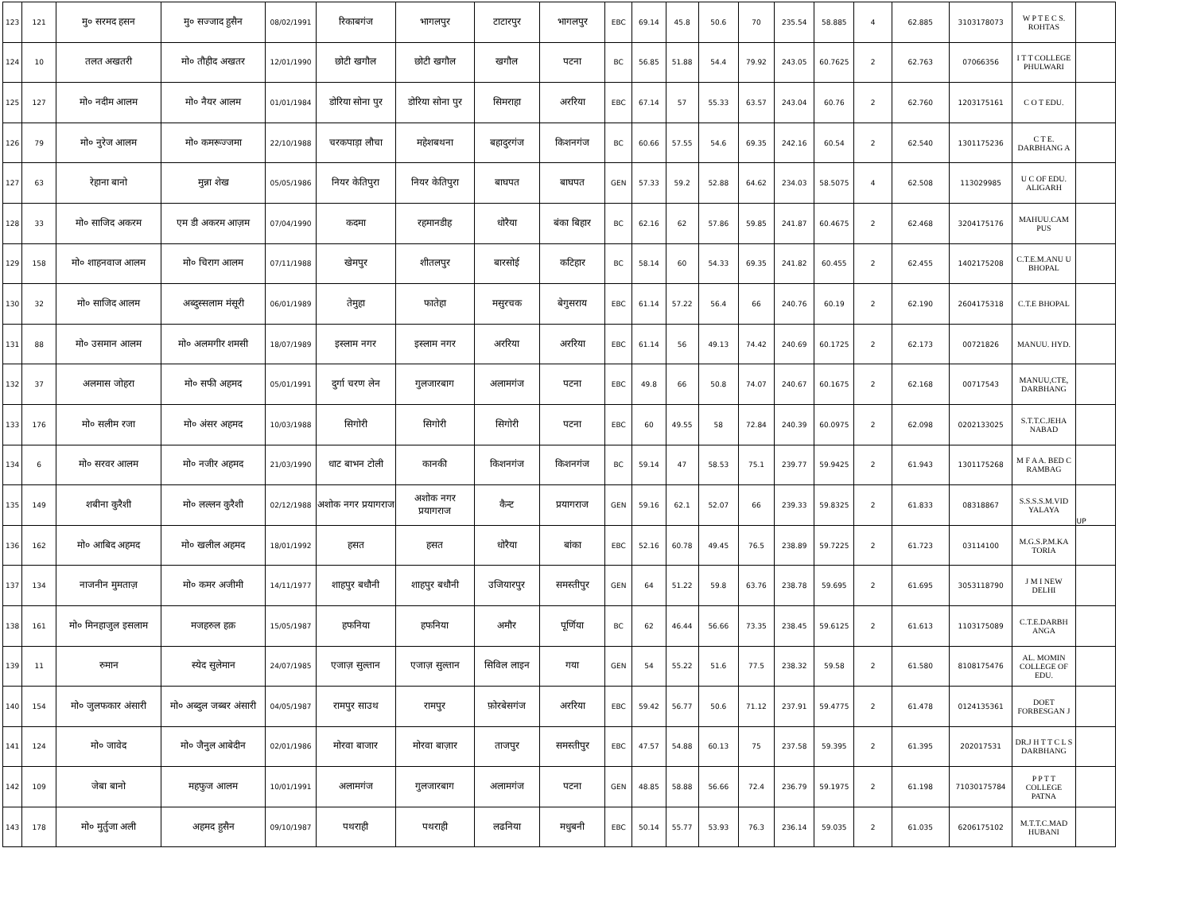| 123 | 121 | मु० सरमद हसन | मु० सज्जाद हुसैन | 08/02/1991 | रिकाबगंज | भागलपुर | टाटारपुर | भागलपुर | EBC | 69.14 | 45.8 | 50.6 | 70 | 235.54 | 58.885 | 4 | 62.885 | 3103178073 | W P T E C S. ROHTAS | |
| 124 | 10 | तलत अखतरी | मो० तौहीद अखतर | 12/01/1990 | छोटी खगौल | छोटी खगौल | खगौल | पटना | BC | 56.85 | 51.88 | 54.4 | 79.92 | 243.05 | 60.7625 | 2 | 62.763 | 07066356 | I T T COLLEGE PHULWARI | |
| 125 | 127 | मो० नदीम आलम | मो० नैयर आलम | 01/01/1984 | डोरिया सोना पुर | डोरिया सोना पुर | सिमराहा | अररिया | EBC | 67.14 | 57 | 55.33 | 63.57 | 243.04 | 60.76 | 2 | 62.760 | 1203175161 | C O T EDU. | |
| 126 | 79 | मो० नुरेज आलम | मो० कमरूज्जमा | 22/10/1988 | चरकपाड़ा लौचा | महेशबथना | बहादुरगंज | किशनगंज | BC | 60.66 | 57.55 | 54.6 | 69.35 | 242.16 | 60.54 | 2 | 62.540 | 1301175236 | C T E. DARBHANG A | |
| 127 | 63 | रेहाना बानो | मुन्ना शेख | 05/05/1986 | नियर केतिपुरा | नियर केतिपुरा | बाघपत | बाघपत | GEN | 57.33 | 59.2 | 52.88 | 64.62 | 234.03 | 58.5075 | 4 | 62.508 | 113029985 | U C OF EDU. ALIGARH | |
| 128 | 33 | मो० साजिद अकरम | एम डी अकरम आज़म | 07/04/1990 | कदमा | रहमानडीह | धोरैया | बंका बिहार | BC | 62.16 | 62 | 57.86 | 59.85 | 241.87 | 60.4675 | 2 | 62.468 | 3204175176 | MAHUU.CAM PUS | |
| 129 | 158 | मो० शाहनवाज आलम | मो० चिराग आलम | 07/11/1988 | खेमपुर | शीतलपुर | बारसोई | कटिहार | BC | 58.14 | 60 | 54.33 | 69.35 | 241.82 | 60.455 | 2 | 62.455 | 1402175208 | C.T.E.M.ANU U BHOPAL | |
| 130 | 32 | मो० साजिद आलम | अब्दुस्सलाम मंसूरी | 06/01/1989 | तेमुहा | फातेहा | मसुरचक | बेगुसराय | EBC | 61.14 | 57.22 | 56.4 | 66 | 240.76 | 60.19 | 2 | 62.190 | 2604175318 | C.T.E BHOPAL | |
| 131 | 88 | मो० उसमान आलम | मो० अलमगीर शमसी | 18/07/1989 | इस्लाम नगर | इस्लाम नगर | अररिया | अररिया | EBC | 61.14 | 56 | 49.13 | 74.42 | 240.69 | 60.1725 | 2 | 62.173 | 00721826 | MANUU. HYD. | |
| 132 | 37 | अलमास जोहरा | मो० सफी अहमद | 05/01/1991 | दुर्गा चरण लेन | गुलजारबाग | अलामगंज | पटना | EBC | 49.8 | 66 | 50.8 | 74.07 | 240.67 | 60.1675 | 2 | 62.168 | 00717543 | MANUU,CTE, DARBHANG | |
| 133 | 176 | मो० सलीम रजा | मो० अंसर अहमद | 10/03/1988 | सिगोरी | सिगोरी | सिगोरी | पटना | EBC | 60 | 49.55 | 58 | 72.84 | 240.39 | 60.0975 | 2 | 62.098 | 0202133025 | S.T.T.C.JEHA NABAD | |
| 134 | 6 | मो० सरवर आलम | मो० नजीर अहमद | 21/03/1990 | धाट बाभन टोली | कानकी | किशनगंज | किशनगंज | BC | 59.14 | 47 | 58.53 | 75.1 | 239.77 | 59.9425 | 2 | 61.943 | 1301175268 | M F A A. BED C RAMBAG | |
| 135 | 149 | शबीना कुरैशी | मो० लल्लन कुरैशी | 02/12/1988 | अशोक नगर प्रयागराज | अशोक नगर प्रयागराज | कैन्ट | प्रयागराज | GEN | 59.16 | 62.1 | 52.07 | 66 | 239.33 | 59.8325 | 2 | 61.833 | 08318867 | S.S.S.S.M.VID YALAYA | UP |
| 136 | 162 | मो० आबिद अहमद | मो० खलील अहमद | 18/01/1992 | हसत | हसत | धोरैया | बांका | EBC | 52.16 | 60.78 | 49.45 | 76.5 | 238.89 | 59.7225 | 2 | 61.723 | 03114100 | M.G.S.P.M.KA TORIA | |
| 137 | 134 | नाजनीन मुमताज़ | मो० कमर अजीमी | 14/11/1977 | शाहपुर बधौनी | शाहपुर बधौनी | उजियारपुर | समस्तीपुर | GEN | 64 | 51.22 | 59.8 | 63.76 | 238.78 | 59.695 | 2 | 61.695 | 3053118790 | J M I NEW DELHI | |
| 138 | 161 | मो० मिनहाजुल इसलाम | मजहरुल हक़ | 15/05/1987 | हफनिया | हफनिया | अमौर | पूर्णिया | BC | 62 | 46.44 | 56.66 | 73.35 | 238.45 | 59.6125 | 2 | 61.613 | 1103175089 | C.T.E.DARBH ANGA | |
| 139 | 11 | रुमान | स्येद सुलेमान | 24/07/1985 | एजाज़ सुल्तान | एजाज़ सुल्तान | सिविल लाइन | गया | GEN | 54 | 55.22 | 51.6 | 77.5 | 238.32 | 59.58 | 2 | 61.580 | 8108175476 | AL. MOMIN COLLEGE OF EDU. | |
| 140 | 154 | मो० जुलफकार अंसारी | मो० अब्दुल जब्बर अंसारी | 04/05/1987 | रामपुर साउथ | रामपुर | फ़ोरबेसगंज | अररिया | EBC | 59.42 | 56.77 | 50.6 | 71.12 | 237.91 | 59.4775 | 2 | 61.478 | 0124135361 | DOET FORBESGAN J | |
| 141 | 124 | मो० जावेद | मो० जैनुल आबेदीन | 02/01/1986 | मोरवा बाजार | मोरवा बाज़ार | ताजपुर | समस्तीपुर | EBC | 47.57 | 54.88 | 60.13 | 75 | 237.58 | 59.395 | 2 | 61.395 | 202017531 | DR.J H T T C L S DARBHANG | |
| 142 | 109 | जेबा बानो | महफुज आलम | 10/01/1991 | अलामगंज | गुलजारबाग | अलामगंज | पटना | GEN | 48.85 | 58.88 | 56.66 | 72.4 | 236.79 | 59.1975 | 2 | 61.198 | 71030175784 | P P T T COLLEGE PATNA | |
| 143 | 178 | मो० मुर्तुजा अली | अहमद हुसैन | 09/10/1987 | पथराही | पथराही | लढनिया | मधुबनी | EBC | 50.14 | 55.77 | 53.93 | 76.3 | 236.14 | 59.035 | 2 | 61.035 | 6206175102 | M.T.T.C.MAD HUBANI | |